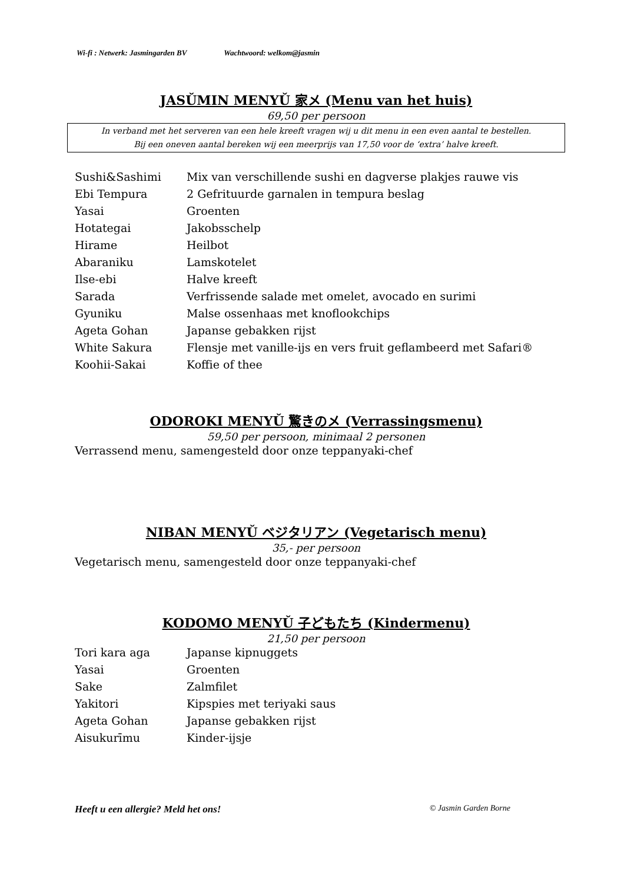Wi-fi : Netwerk: Jasmingarden BV Wachtwoord: welkom@jasmin
JASǓMIN MENYǓ 家メ (Menu van het huis)
69,50 per persoon
In verband met het serveren van een hele kreeft vragen wij u dit menu in een even aantal te bestellen.
Bij een oneven aantal bereken wij een meerprijs van 17,50 voor de ‘extra’ halve kreeft.
| Sushi&Sashimi | Mix van verschillende sushi en dagverse plakjes rauwe vis |
| Ebi Tempura | 2 Gefrituurde garnalen in tempura beslag |
| Yasai | Groenten |
| Hotategai | Jakobsschelp |
| Hirame | Heilbot |
| Abaraniku | Lamskotelet |
| Ilse-ebi | Halve kreeft |
| Sarada | Verfrissende salade met omelet, avocado en surimi |
| Gyuniku | Malse ossenhaas met knoflookchips |
| Ageta Gohan | Japanse gebakken rijst |
| White Sakura | Flensje met vanille-ijs en vers fruit geflambeerd met Safari® |
| Koohii-Sakai | Koffie of thee |
ODOROKI MENYǓ 驚きのメ (Verrassingsmenu)
59,50 per persoon, minimaal 2 personen
Verrassend menu, samengesteld door onze teppanyaki-chef
NIBAN MENYǓ ベジタリアン (Vegetarisch menu)
35,- per persoon
Vegetarisch menu, samengesteld door onze teppanyaki-chef
KODOMO MENYǓ 子どもたち (Kindermenu)
21,50 per persoon
| Tori kara aga | Japanse kipnuggets |
| Yasai | Groenten |
| Sake | Zalmfilet |
| Yakitori | Kipspies met teriyaki saus |
| Ageta Gohan | Japanse gebakken rijst |
| Aisukurīmu | Kinder-ijsje |
Heeft u een allergie? Meld het ons! © Jasmin Garden Borne